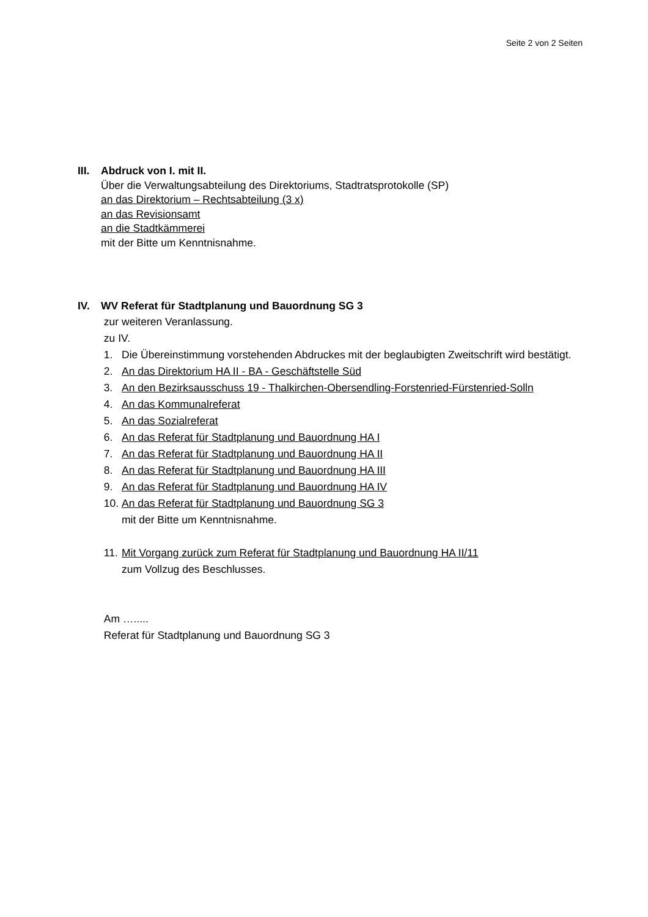Seite 2 von 2 Seiten
III.
Abdruck von I. mit II.
Über die Verwaltungsabteilung des Direktoriums, Stadtratsprotokolle (SP)
an das Direktorium – Rechtsabteilung (3 x)
an das Revisionsamt
an die Stadtkämmerei
mit der Bitte um Kenntnisnahme.
IV. WV Referat für Stadtplanung und Bauordnung SG 3
zur weiteren Veranlassung.
zu IV.
1. Die Übereinstimmung vorstehenden Abdruckes mit der beglaubigten Zweitschrift wird bestätigt.
2. An das Direktorium HA II - BA - Geschäftstelle Süd
3. An den Bezirksausschuss 19 - Thalkirchen-Obersendling-Forstenried-Fürstenried-Solln
4. An das Kommunalreferat
5. An das Sozialreferat
6. An das Referat für Stadtplanung und Bauordnung HA I
7. An das Referat für Stadtplanung und Bauordnung HA II
8. An das Referat für Stadtplanung und Bauordnung HA III
9. An das Referat für Stadtplanung und Bauordnung HA IV
10. An das Referat für Stadtplanung und Bauordnung SG 3
mit der Bitte um Kenntnisnahme.
11. Mit Vorgang zurück zum Referat für Stadtplanung und Bauordnung HA II/11
zum Vollzug des Beschlusses.
Am ….....
Referat für Stadtplanung und Bauordnung SG 3